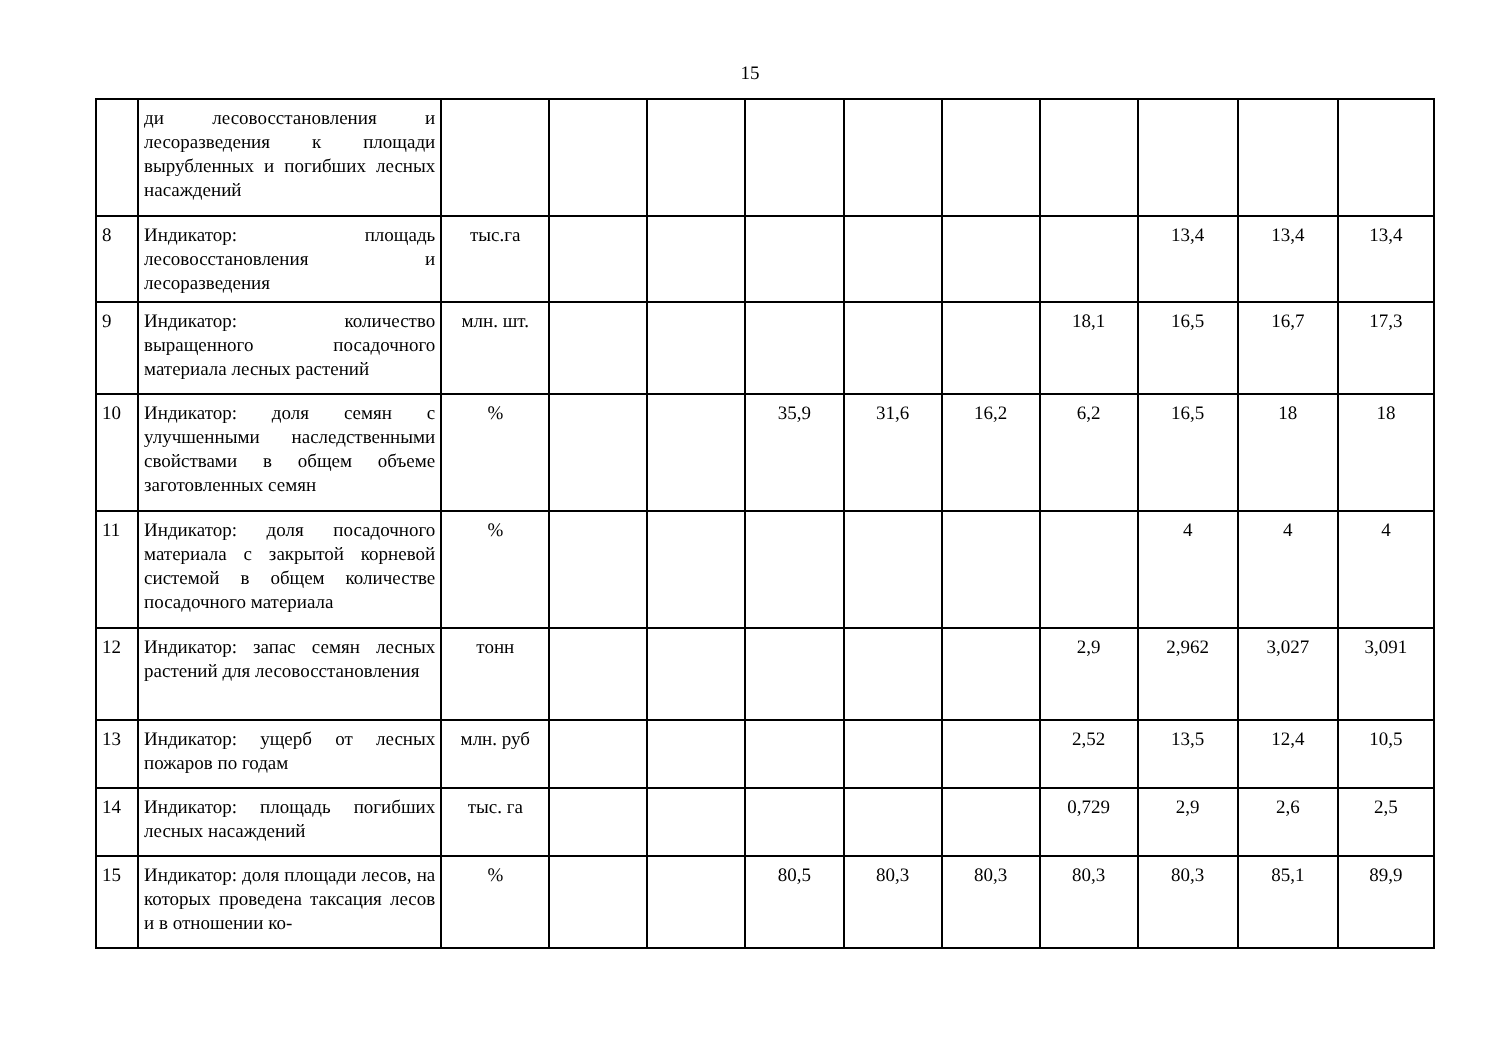15
| | ди лесовосстановления и лесоразведения к площади вырубленных и погибших лесных насаждений | | | | | | | | | | |
| 8 | Индикатор: площадь лесовосстановления и лесоразведения | тыс.га | | | | | | | 13,4 | 13,4 | 13,4 |
| 9 | Индикатор: количество выращенного посадочного материала лесных растений | млн. шт. | | | | | | 18,1 | 16,5 | 16,7 | 17,3 |
| 10 | Индикатор: доля семян с улучшенными наследственными свойствами в общем объеме заготовленных семян | % | | | 35,9 | 31,6 | 16,2 | 6,2 | 16,5 | 18 | 18 |
| 11 | Индикатор: доля посадочного материала с закрытой корневой системой в общем количестве посадочного материала | % | | | | | | | 4 | 4 | 4 |
| 12 | Индикатор: запас семян лесных растений для лесовосстановления | тонн | | | | | | 2,9 | 2,962 | 3,027 | 3,091 |
| 13 | Индикатор: ущерб от лесных пожаров по годам | млн. руб | | | | | | 2,52 | 13,5 | 12,4 | 10,5 |
| 14 | Индикатор: площадь погибших лесных насаждений | тыс. га | | | | | | 0,729 | 2,9 | 2,6 | 2,5 |
| 15 | Индикатор: доля площади лесов, на которых проведена таксация лесов и в отношении ко- | % | | | 80,5 | 80,3 | 80,3 | 80,3 | 80,3 | 85,1 | 89,9 |